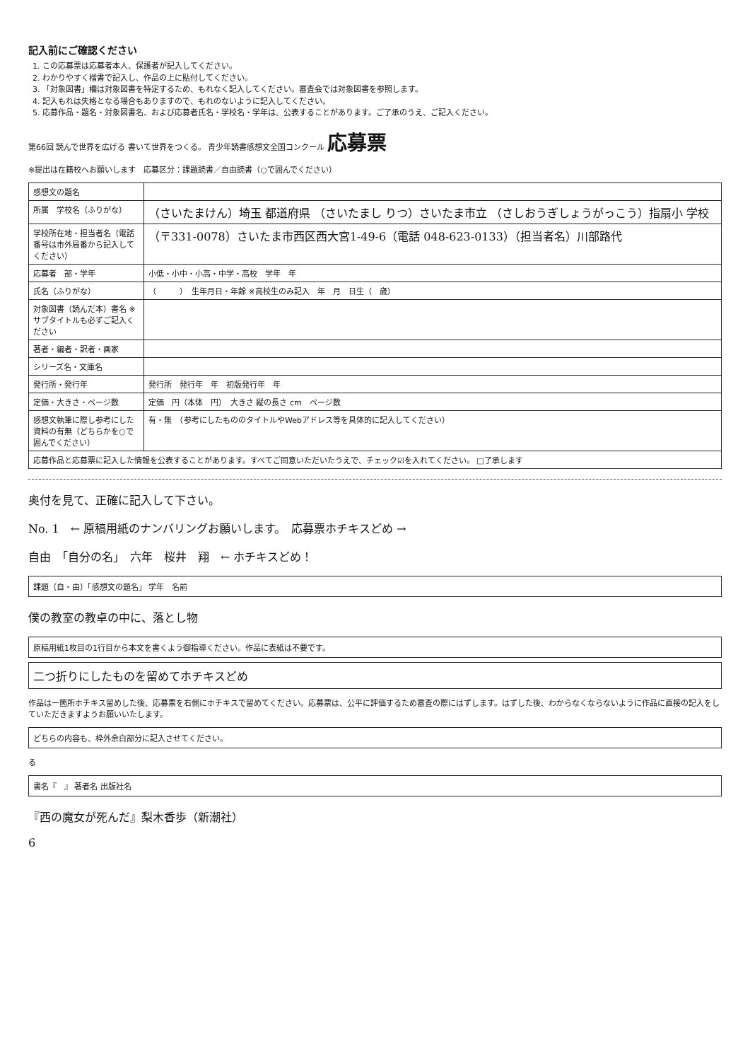記入前にご確認ください
1. この応募票は応募者本人、保護者が記入してください。
2. わかりやすく楷書で記入し、作品の上に貼付してください。
3. 「対象図書」欄は対象図書を特定するため、もれなく記入してください。審査会では対象図書を参照します。
4. 記入もれは失格となる場合もありますので、もれのないように記入してください。
5. 応募作品・題名・対象図書名、および応募者氏名・学校名・学年は、公表することがあります。ご了承のうえ、ご記入ください。
第66回 読んで世界を広げる 書いて世界をつくる。 青少年読書感想文全国コンクール 応募票
※提出は在籍校へお願いします　応募区分：課題読書／自由読書（○で囲んでください）
| 感想文の題名 | |
| 所属 学校名（ふりがな） | （さいたまけん）埼玉 都道府県 （さいたまし りつ）さいたま市立 （さしおうぎしょうがっこう）指扇小 学校 |
| 学校所在地・担当者名（電話番号は市外局番から記入してください） | （〒331-0078）さいたま市西区西大宮1-49-6（電話 048-623-0133）（担当者名）川部路代 |
| 応募者 部・学年 | 小低・小中・小高・中学・高校 学年 年 |
| 氏名（ふりがな） | （ ） 生年月日・年齢 ※高校生のみ記入 年 月 日生（ 歳） |
| 対象図書（読んだ本）書名 ※サブタイトルも必ずご記入ください | |
| 著者・編者・訳者・画家 | |
| シリーズ名・文庫名 | |
| 発行所・発行年 | 発行所 発行年 年 初版発行年 年 |
| 定価・大きさ・ページ数 | 定価 円（本体 円） 大きさ 縦の長さ cm ページ数 |
| 感想文執筆に際し参考にした資料の有無（どちらかを○で囲んでください） | 有・無 （参考にしたもののタイトルやWebアドレス等を具体的に記入してください） |
| 応募作品と応募票に記入した情報を公表することがあります。すべてご同意いただいたうえで、チェック☑を入れてください。 □了承します | |
奥付を見て、正確に記入して下さい。
No. 1　← 原稿用紙のナンバリングお願いします。　応募票ホチキスどめ →
自由　「自分の名」　六年　桜井　翔　← ホチキスどめ！
課題（自・由）「感想文の題名」 学年　名前
僕の教室の教卓の中に、落とし物
原稿用紙1枚目の1行目から本文を書くよう御指導ください。作品に表紙は不要です。
二つ折りにしたものを留めてホチキスどめ
作品は一箇所ホチキス留めした後、応募票を右側にホチキスで留めてください。応募票は、公平に評価するため審査の際にはずします。はずした後、わからなくならないように作品に直接の記入をしていただきますようお願いいたします。
どちらの内容も、枠外余白部分に記入させてください。
る
書名『　』 著者名 出版社名
『西の魔女が死んだ』梨木香歩（新潮社）
6